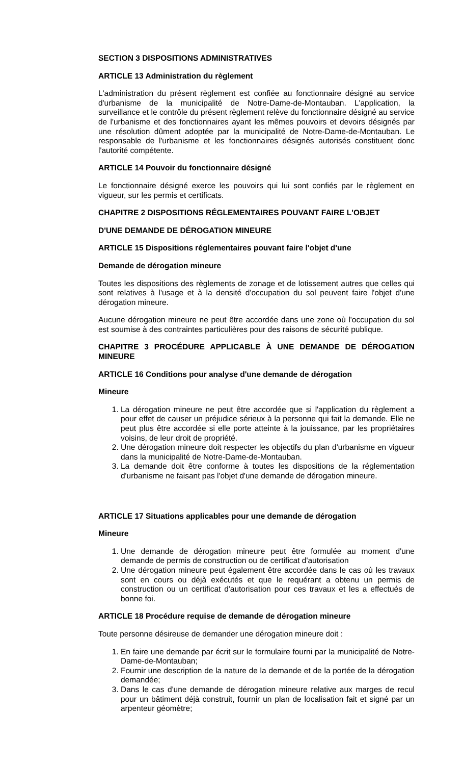SECTION 3 DISPOSITIONS ADMINISTRATIVES
ARTICLE 13 Administration du règlement
L'administration du présent règlement est confiée au fonctionnaire désigné au service d'urbanisme de la municipalité de Notre-Dame-de-Montauban. L'application, la surveillance et le contrôle du présent règlement relève du fonctionnaire désigné au service de l'urbanisme et des fonctionnaires ayant les mêmes pouvoirs et devoirs désignés par une résolution dûment adoptée par la municipalité de Notre-Dame-de-Montauban. Le responsable de l'urbanisme et les fonctionnaires désignés autorisés constituent donc l'autorité compétente.
ARTICLE 14 Pouvoir du fonctionnaire désigné
Le fonctionnaire désigné exerce les pouvoirs qui lui sont confiés par le règlement en vigueur, sur les permis et certificats.
CHAPITRE 2 DISPOSITIONS RÉGLEMENTAIRES POUVANT FAIRE L'OBJET
D'UNE DEMANDE DE DÉROGATION MINEURE
ARTICLE 15 Dispositions réglementaires pouvant faire l'objet d'une
Demande de dérogation mineure
Toutes les dispositions des règlements de zonage et de lotissement autres que celles qui sont relatives à l'usage et à la densité d'occupation du sol peuvent faire l'objet d'une dérogation mineure.
Aucune dérogation mineure ne peut être accordée dans une zone où l'occupation du sol est soumise à des contraintes particulières pour des raisons de sécurité publique.
CHAPITRE 3 PROCÉDURE APPLICABLE À UNE DEMANDE DE DÉROGATION MINEURE
ARTICLE 16 Conditions pour analyse d'une demande de dérogation
Mineure
1. La dérogation mineure ne peut être accordée que si l'application du règlement a pour effet de causer un préjudice sérieux à la personne qui fait la demande. Elle ne peut plus être accordée si elle porte atteinte à la jouissance, par les propriétaires voisins, de leur droit de propriété.
2. Une dérogation mineure doit respecter les objectifs du plan d'urbanisme en vigueur dans la municipalité de Notre-Dame-de-Montauban.
3. La demande doit être conforme à toutes les dispositions de la réglementation d'urbanisme ne faisant pas l'objet d'une demande de dérogation mineure.
ARTICLE 17 Situations applicables pour une demande de dérogation
Mineure
1. Une demande de dérogation mineure peut être formulée au moment d'une demande de permis de construction ou de certificat d'autorisation
2. Une dérogation mineure peut également être accordée dans le cas où les travaux sont en cours ou déjà exécutés et que le requérant a obtenu un permis de construction ou un certificat d'autorisation pour ces travaux et les a effectués de bonne foi.
ARTICLE 18 Procédure requise de demande de dérogation mineure
Toute personne désireuse de demander une dérogation mineure doit :
1. En faire une demande par écrit sur le formulaire fourni par la municipalité de Notre-Dame-de-Montauban;
2. Fournir une description de la nature de la demande et de la portée de la dérogation demandée;
3. Dans le cas d'une demande de dérogation mineure relative aux marges de recul pour un bâtiment déjà construit, fournir un plan de localisation fait et signé par un arpenteur géomètre;